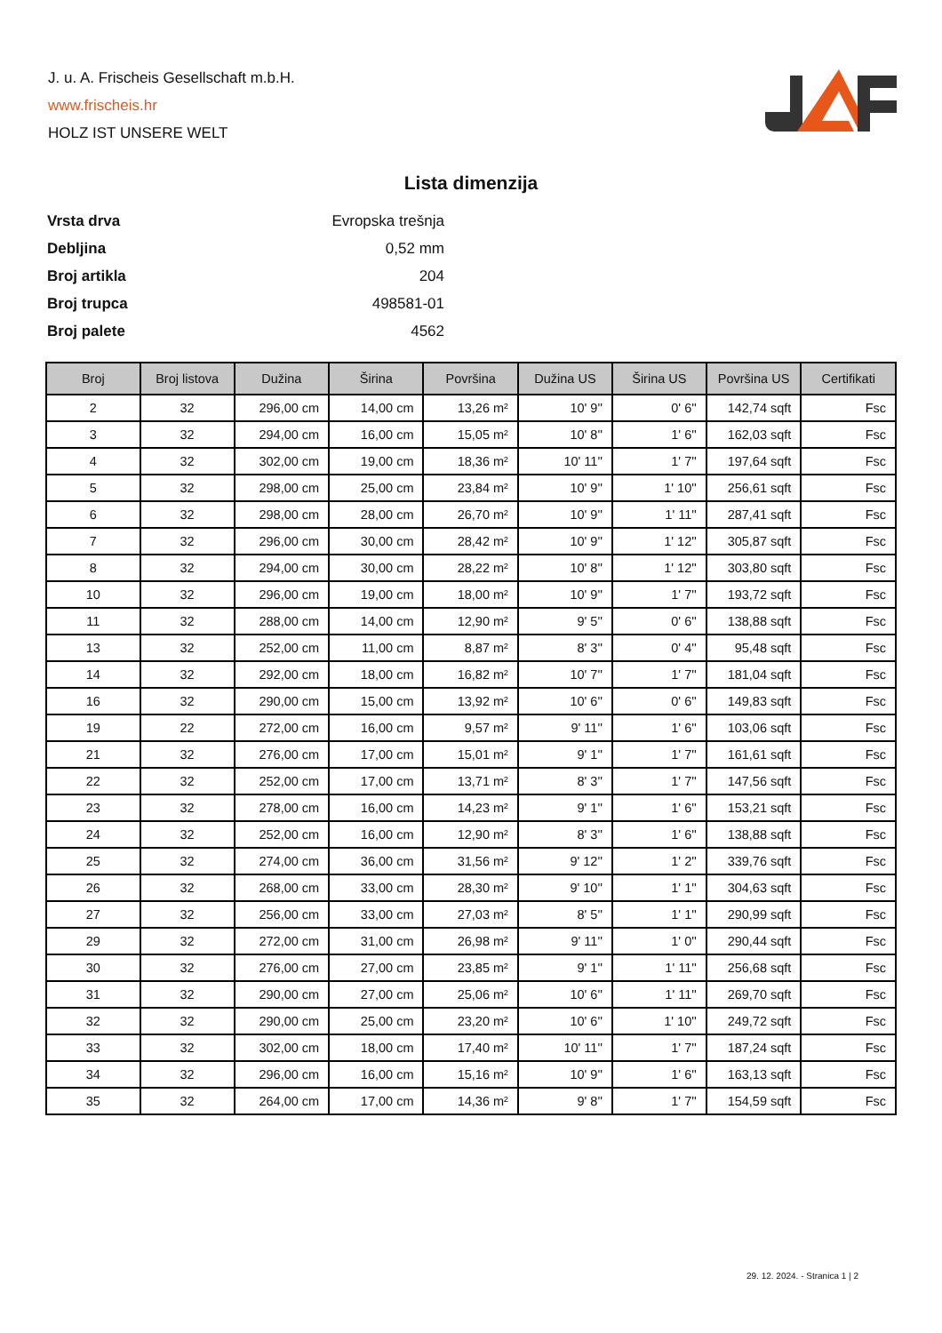J. u. A. Frischeis Gesellschaft m.b.H.
www.frischeis.hr
HOLZ IST UNSERE WELT
Lista dimenzija
| Vrsta drva | Evropska trešnja |
| Debljina | 0,52 mm |
| Broj artikla | 204 |
| Broj trupca | 498581-01 |
| Broj palete | 4562 |
| Broj | Broj listova | Dužina | Širina | Površina | Dužina US | Širina US | Površina US | Certifikati |
| --- | --- | --- | --- | --- | --- | --- | --- | --- |
| 2 | 32 | 296,00 cm | 14,00 cm | 13,26 m² | 10' 9'' | 0' 6'' | 142,74 sqft | Fsc |
| 3 | 32 | 294,00 cm | 16,00 cm | 15,05 m² | 10' 8'' | 1' 6'' | 162,03 sqft | Fsc |
| 4 | 32 | 302,00 cm | 19,00 cm | 18,36 m² | 10' 11'' | 1' 7'' | 197,64 sqft | Fsc |
| 5 | 32 | 298,00 cm | 25,00 cm | 23,84 m² | 10' 9'' | 1' 10'' | 256,61 sqft | Fsc |
| 6 | 32 | 298,00 cm | 28,00 cm | 26,70 m² | 10' 9'' | 1' 11'' | 287,41 sqft | Fsc |
| 7 | 32 | 296,00 cm | 30,00 cm | 28,42 m² | 10' 9'' | 1' 12'' | 305,87 sqft | Fsc |
| 8 | 32 | 294,00 cm | 30,00 cm | 28,22 m² | 10' 8'' | 1' 12'' | 303,80 sqft | Fsc |
| 10 | 32 | 296,00 cm | 19,00 cm | 18,00 m² | 10' 9'' | 1' 7'' | 193,72 sqft | Fsc |
| 11 | 32 | 288,00 cm | 14,00 cm | 12,90 m² | 9' 5'' | 0' 6'' | 138,88 sqft | Fsc |
| 13 | 32 | 252,00 cm | 11,00 cm | 8,87 m² | 8' 3'' | 0' 4'' | 95,48 sqft | Fsc |
| 14 | 32 | 292,00 cm | 18,00 cm | 16,82 m² | 10' 7'' | 1' 7'' | 181,04 sqft | Fsc |
| 16 | 32 | 290,00 cm | 15,00 cm | 13,92 m² | 10' 6'' | 0' 6'' | 149,83 sqft | Fsc |
| 19 | 22 | 272,00 cm | 16,00 cm | 9,57 m² | 9' 11'' | 1' 6'' | 103,06 sqft | Fsc |
| 21 | 32 | 276,00 cm | 17,00 cm | 15,01 m² | 9' 1'' | 1' 7'' | 161,61 sqft | Fsc |
| 22 | 32 | 252,00 cm | 17,00 cm | 13,71 m² | 8' 3'' | 1' 7'' | 147,56 sqft | Fsc |
| 23 | 32 | 278,00 cm | 16,00 cm | 14,23 m² | 9' 1'' | 1' 6'' | 153,21 sqft | Fsc |
| 24 | 32 | 252,00 cm | 16,00 cm | 12,90 m² | 8' 3'' | 1' 6'' | 138,88 sqft | Fsc |
| 25 | 32 | 274,00 cm | 36,00 cm | 31,56 m² | 9' 12'' | 1' 2'' | 339,76 sqft | Fsc |
| 26 | 32 | 268,00 cm | 33,00 cm | 28,30 m² | 9' 10'' | 1' 1'' | 304,63 sqft | Fsc |
| 27 | 32 | 256,00 cm | 33,00 cm | 27,03 m² | 8' 5'' | 1' 1'' | 290,99 sqft | Fsc |
| 29 | 32 | 272,00 cm | 31,00 cm | 26,98 m² | 9' 11'' | 1' 0'' | 290,44 sqft | Fsc |
| 30 | 32 | 276,00 cm | 27,00 cm | 23,85 m² | 9' 1'' | 1' 11'' | 256,68 sqft | Fsc |
| 31 | 32 | 290,00 cm | 27,00 cm | 25,06 m² | 10' 6'' | 1' 11'' | 269,70 sqft | Fsc |
| 32 | 32 | 290,00 cm | 25,00 cm | 23,20 m² | 10' 6'' | 1' 10'' | 249,72 sqft | Fsc |
| 33 | 32 | 302,00 cm | 18,00 cm | 17,40 m² | 10' 11'' | 1' 7'' | 187,24 sqft | Fsc |
| 34 | 32 | 296,00 cm | 16,00 cm | 15,16 m² | 10' 9'' | 1' 6'' | 163,13 sqft | Fsc |
| 35 | 32 | 264,00 cm | 17,00 cm | 14,36 m² | 9' 8'' | 1' 7'' | 154,59 sqft | Fsc |
29. 12. 2024. - Stranica 1 | 2